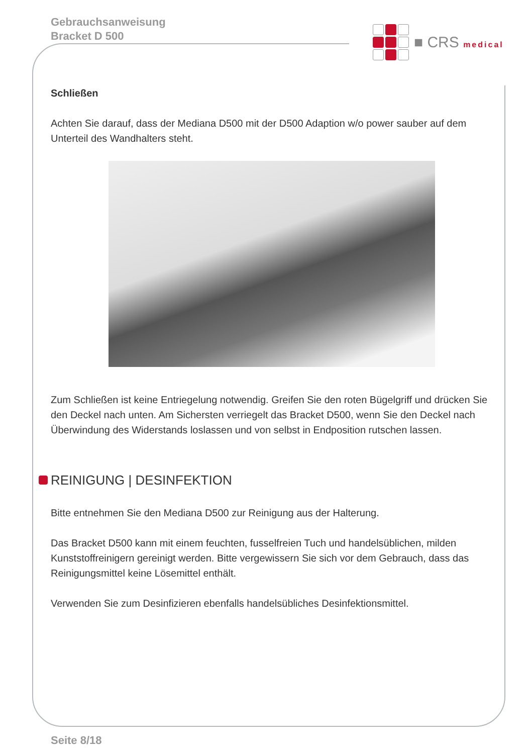Gebrauchsanweisung
Bracket D 500
■ CRS medical
Schließen
Achten Sie darauf, dass der Mediana D500 mit der D500 Adaption w/o power sauber auf dem Unterteil des Wandhalters steht.
Zum Schließen ist keine Entriegelung notwendig. Greifen Sie den roten Bügelgriff und drücken Sie den Deckel nach unten. Am Sichersten verriegelt das Bracket D500, wenn Sie den Deckel nach Überwindung des Widerstands loslassen und von selbst in Endposition rutschen lassen.
REINIGUNG | DESINFEKTION
Bitte entnehmen Sie den Mediana D500 zur Reinigung aus der Halterung.
Das Bracket D500 kann mit einem feuchten, fusselfreien Tuch und handelsüblichen, milden Kunststoffreinigern gereinigt werden. Bitte vergewissern Sie sich vor dem Gebrauch, dass das Reinigungsmittel keine Lösemittel enthält.
Verwenden Sie zum Desinfizieren ebenfalls handelsübliches Desinfektionsmittel.
Seite 8/18